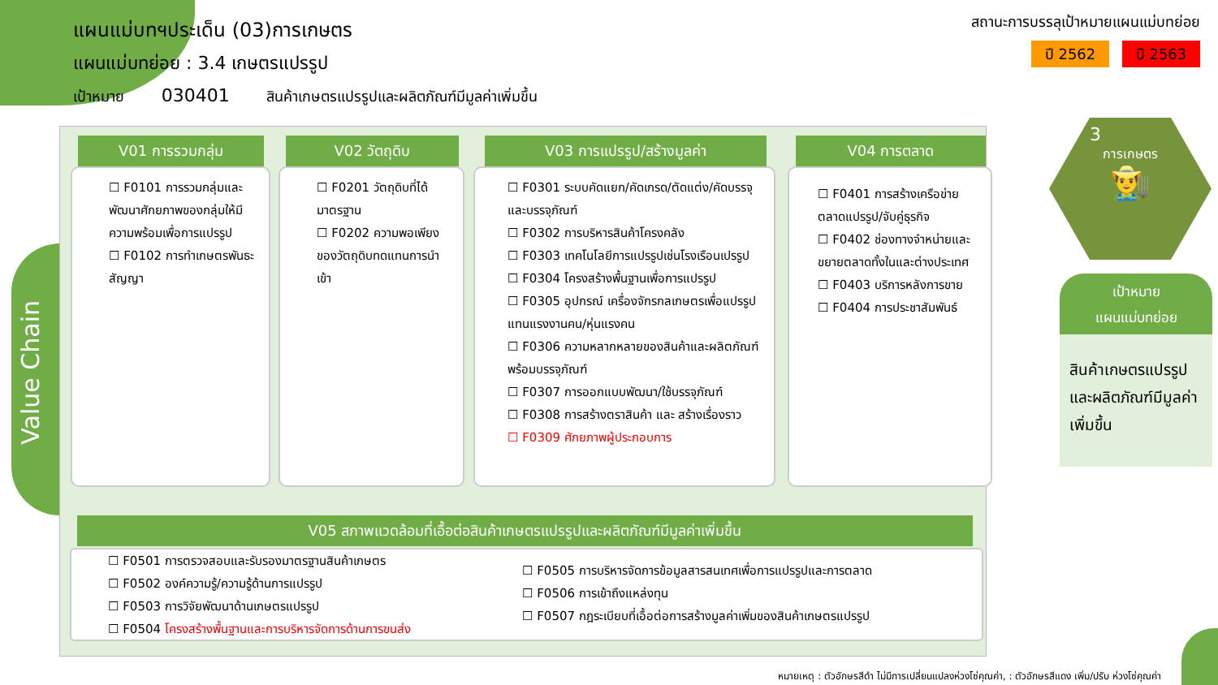แผนแม่บทฯประเด็น (03)การเกษตร
แผนแม่บทย่อย : 3.4 เกษตรแปรรูป
เป้าหมาย 030401 สินค้าเกษตรแปรรูปและผลิตภัณฑ์มีมูลค่าเพิ่มขึ้น
สถานะการบรรลุเป้าหมายแผนแม่บทย่อย
ปี 2562 ปี 2563
Value Chain
V01 การรวมกลุ่ม V02 วัตถุดิบ V03 การแปรรูป/สร้างมูลค่า V04 การตลาด
☐ F0101 การรวมกลุ่มและพัฒนาศักยภาพของกลุ่มให้มีความพร้อมเพื่อการแปรรูป
☐ F0102 การทำเกษตรพันธะสัญญา
☐ F0201 วัตถุดิบที่ได้มาตรฐาน
☐ F0202 ความพอเพียงของวัตถุดิบทดแทนการนำเข้า
☐ F0301 ระบบคัดแยก/คัดเกรด/ตัดแต่ง/คัดบรรจุ และบรรจุภัณฑ์
☐ F0302 การบริหารสินค้าโครงคลัง
☐ F0303 เทคโนโลยีการแปรรูปเช่นโรงเรือนเปรรูป
☐ F0304 โครงสร้างพื้นฐานเพื่อการแปรรูป
☐ F0305 อุปกรณ์ เครื่องจักรกลเกษตรเพื่อแปรรูป แทนแรงงานคน/หุ่นแรงคน
☐ F0306 ความหลากหลายของสินค้าและผลิตภัณฑ์พร้อมบรรจุภัณฑ์
☐ F0307 การออกแบบพัฒนา/ใช้บรรจุภัณฑ์
☐ F0308 การสร้างตราสินค้า และ สร้างเรื่องราว
☐ F0309 ศักยภาพผู้ประกอบการ
☐ F0401 การสร้างเครือข่ายตลาดแปรรูป/จับคู่ธุรกิจ
☐ F0402 ช่องทางจำหน่ายและขยายตลาดทั้งในและต่างประเทศ
☐ F0403 บริการหลังการขาย
☐ F0404 การประชาสัมพันธ์
V05 สภาพแวดล้อมที่เอื้อต่อสินค้าเกษตรแปรรูปและผลิตภัณฑ์มีมูลค่าเพิ่มขึ้น
☐ F0501 การตรวจสอบและรับรองมาตรฐานสินค้าเกษตร
☐ F0502 องค์ความรู้/ความรู้ด้านการแปรรูป
☐ F0503 การวิจัยพัฒนาด้านเกษตรแปรรูป
☐ F0504 โครงสร้างพื้นฐานและการบริหารจัดการด้านการขนส่ง
☐ F0505 การบริหารจัดการข้อมูลสารสนเทศเพื่อการแปรรูปและการตลาด
☐ F0506 การเข้าถึงแหล่งทุน
☐ F0507 กฎระเบียบที่เอื้อต่อการสร้างมูลค่าเพิ่มของสินค้าเกษตรแปรรูป
3
การเกษตร
👨‍🌾
เป้าหมาย
แผนแม่บทย่อย
สินค้าเกษตรแปรรูปและผลิตภัณฑ์มีมูลค่าเพิ่มขึ้น
หมายเหตุ : ตัวอักษรสีดำ ไม่มีการเปลี่ยนแปลงห่วงโซ่คุณค่า, : ตัวอักษรสีแดง เพิ่ม/ปรับ ห่วงโซ่คุณค่า